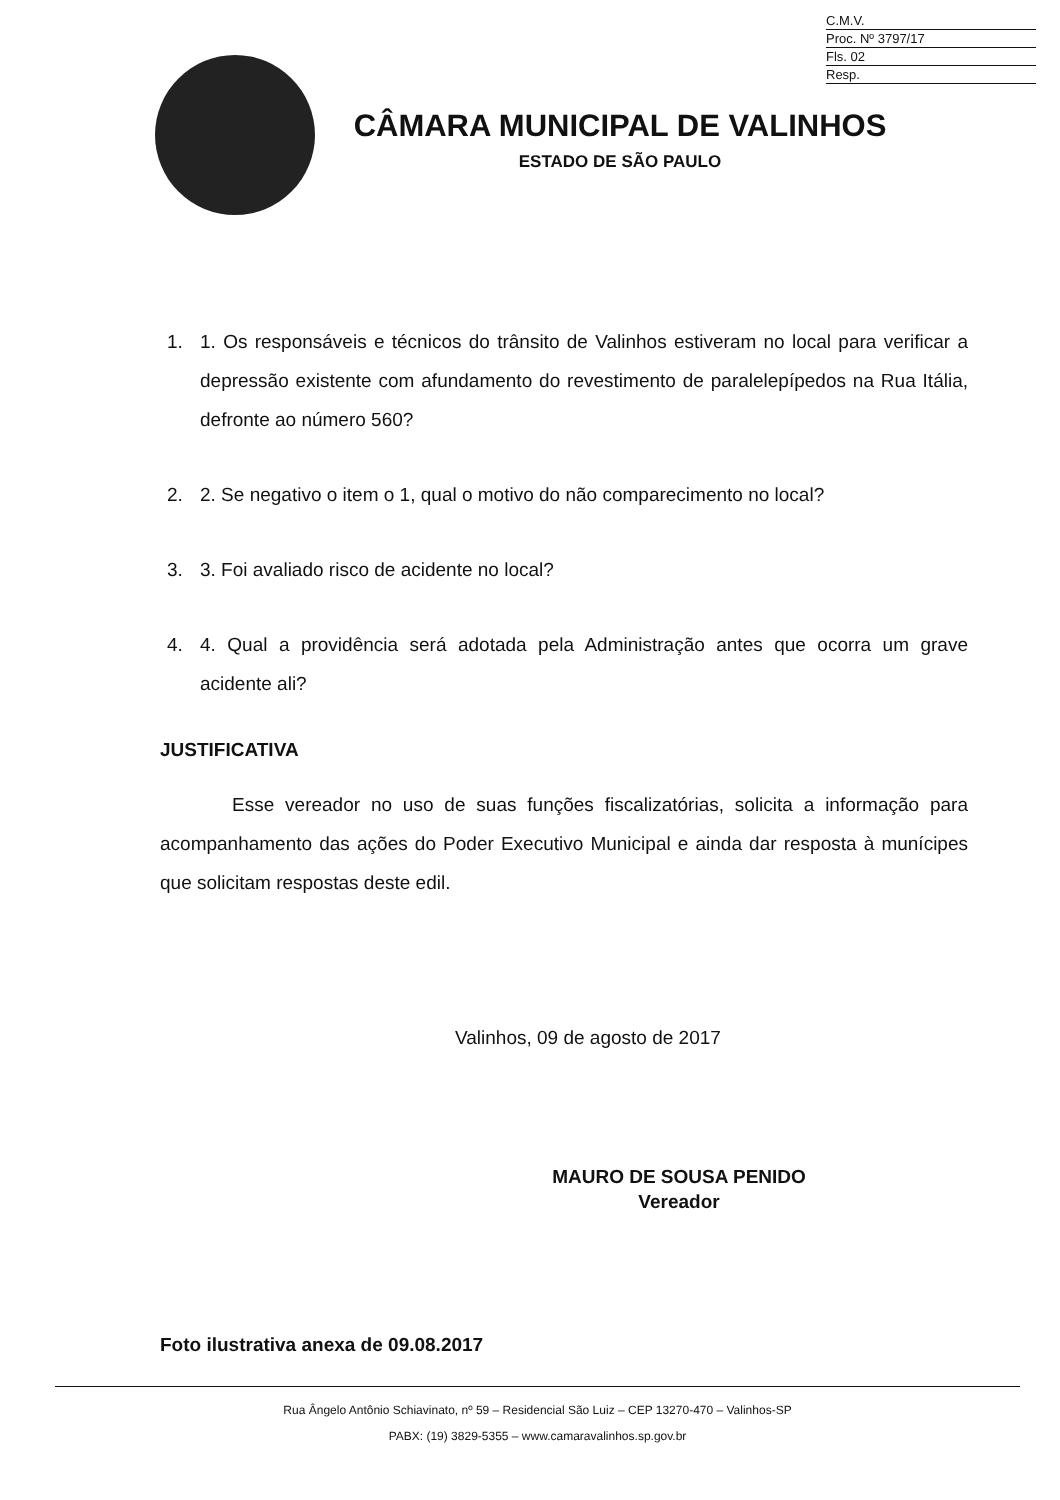C.M.V.
Proc. Nº 3797/17
Fls. 02
Resp.
CÂMARA MUNICIPAL DE VALINHOS
ESTADO DE SÃO PAULO
1. 1. Os responsáveis e técnicos do trânsito de Valinhos estiveram no local para verificar a depressão existente com afundamento do revestimento de paralelepípedos na Rua Itália, defronte ao número 560?
2. 2. Se negativo o item o 1, qual o motivo do não comparecimento no local?
3. 3. Foi avaliado risco de acidente no local?
4. 4. Qual a providência será adotada pela Administração antes que ocorra um grave acidente ali?
JUSTIFICATIVA
Esse vereador no uso de suas funções fiscalizatórias, solicita a informação para acompanhamento das ações do Poder Executivo Municipal e ainda dar resposta à munícipes que solicitam respostas deste edil.
Valinhos, 09 de agosto de 2017
MAURO DE SOUSA PENIDO
Vereador
Foto ilustrativa anexa de 09.08.2017
Rua Ângelo Antônio Schiavinato, nº 59 – Residencial São Luiz – CEP 13270-470 – Valinhos-SP
PABX: (19) 3829-5355 – www.camaravalinhos.sp.gov.br